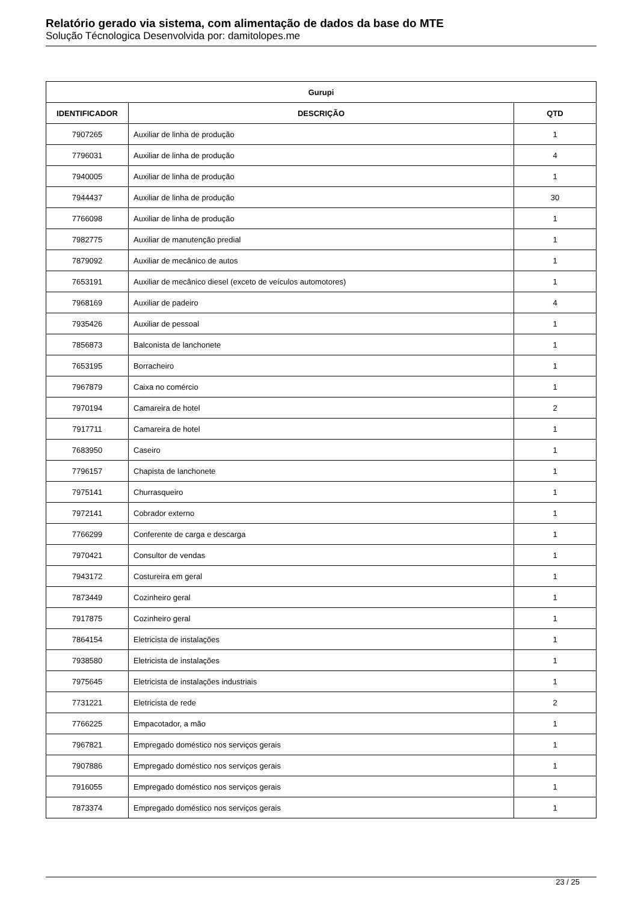Relatório gerado via sistema, com alimentação de dados da base do MTE
Solução Técnologica Desenvolvida por: damitolopes.me
| Gurupi | | |
| --- | --- | --- |
| IDENTIFICADOR | DESCRIÇÃO | QTD |
| 7907265 | Auxiliar de linha de produção | 1 |
| 7796031 | Auxiliar de linha de produção | 4 |
| 7940005 | Auxiliar de linha de produção | 1 |
| 7944437 | Auxiliar de linha de produção | 30 |
| 7766098 | Auxiliar de linha de produção | 1 |
| 7982775 | Auxiliar de manutenção predial | 1 |
| 7879092 | Auxiliar de mecânico de autos | 1 |
| 7653191 | Auxiliar de mecânico diesel (exceto de veículos automotores) | 1 |
| 7968169 | Auxiliar de padeiro | 4 |
| 7935426 | Auxiliar de pessoal | 1 |
| 7856873 | Balconista de lanchonete | 1 |
| 7653195 | Borracheiro | 1 |
| 7967879 | Caixa no comércio | 1 |
| 7970194 | Camareira de hotel | 2 |
| 7917711 | Camareira de hotel | 1 |
| 7683950 | Caseiro | 1 |
| 7796157 | Chapista de lanchonete | 1 |
| 7975141 | Churrasqueiro | 1 |
| 7972141 | Cobrador externo | 1 |
| 7766299 | Conferente de carga e descarga | 1 |
| 7970421 | Consultor de vendas | 1 |
| 7943172 | Costureira em geral | 1 |
| 7873449 | Cozinheiro geral | 1 |
| 7917875 | Cozinheiro geral | 1 |
| 7864154 | Eletricista de instalações | 1 |
| 7938580 | Eletricista de instalações | 1 |
| 7975645 | Eletricista de instalações industriais | 1 |
| 7731221 | Eletricista de rede | 2 |
| 7766225 | Empacotador, a mão | 1 |
| 7967821 | Empregado doméstico nos serviços gerais | 1 |
| 7907886 | Empregado doméstico nos serviços gerais | 1 |
| 7916055 | Empregado doméstico nos serviços gerais | 1 |
| 7873374 | Empregado doméstico nos serviços gerais | 1 |
23 / 25